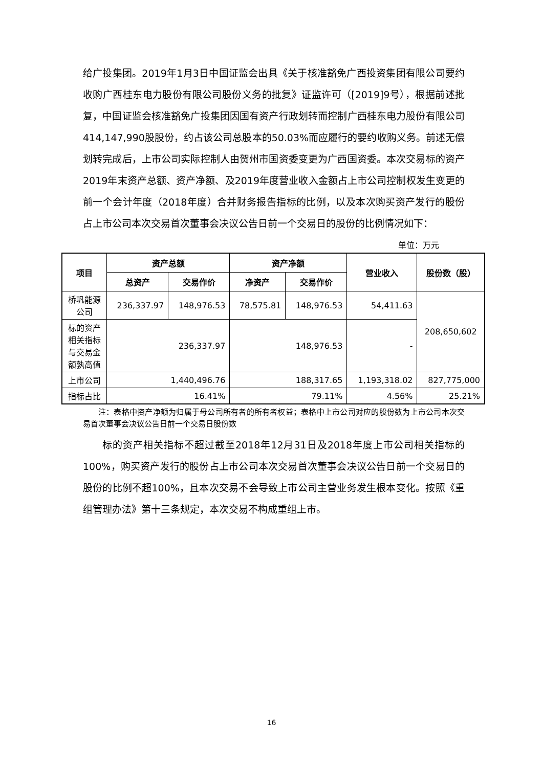给广投集团。2019年1月3日中国证监会出具《关于核准豁免广西投资集团有限公司要约收购广西桂东电力股份有限公司股份义务的批复》证监许可（[2019]9号），根据前述批复，中国证监会核准豁免广投集团因国有资产行政划转而控制广西桂东电力股份有限公司414,147,990股股份，约占该公司总股本的50.03%而应履行的要约收购义务。前述无偿划转完成后，上市公司实际控制人由贺州市国资委变更为广西国资委。本次交易标的资产2019年末资产总额、资产净额、及2019年度营业收入金额占上市公司控制权发生变更的前一个会计年度（2018年度）合并财务报告指标的比例，以及本次购买资产发行的股份占上市公司本次交易首次董事会决议公告日前一个交易日的股份的比例情况如下：
单位：万元
| 项目 | 资产总额 | | 资产净额 | | 营业收入 | 股份数（股） |
| --- | --- | --- | --- | --- | --- | --- |
| | 总资产 | 交易作价 | 净资产 | 交易作价 | | |
| 桥巩能源公司 | 236,337.97 | 148,976.53 | 78,575.81 | 148,976.53 | 54,411.63 | 208,650,602 |
| 标的资产相关指标与交易金额孰高值 | 236,337.97 | | 148,976.53 | | - | |
| 上市公司 | 1,440,496.76 | | 188,317.65 | | 1,193,318.02 | 827,775,000 |
| 指标占比 | 16.41% | | 79.11% | | 4.56% | 25.21% |
注：表格中资产净额为归属于母公司所有者的所有者权益；表格中上市公司对应的股份数为上市公司本次交易首次董事会决议公告日前一个交易日股份数
标的资产相关指标不超过截至2018年12月31日及2018年度上市公司相关指标的100%，购买资产发行的股份占上市公司本次交易首次董事会决议公告日前一个交易日的股份的比例不超100%，且本次交易不会导致上市公司主营业务发生根本变化。按照《重组管理办法》第十三条规定，本次交易不构成重组上市。
16